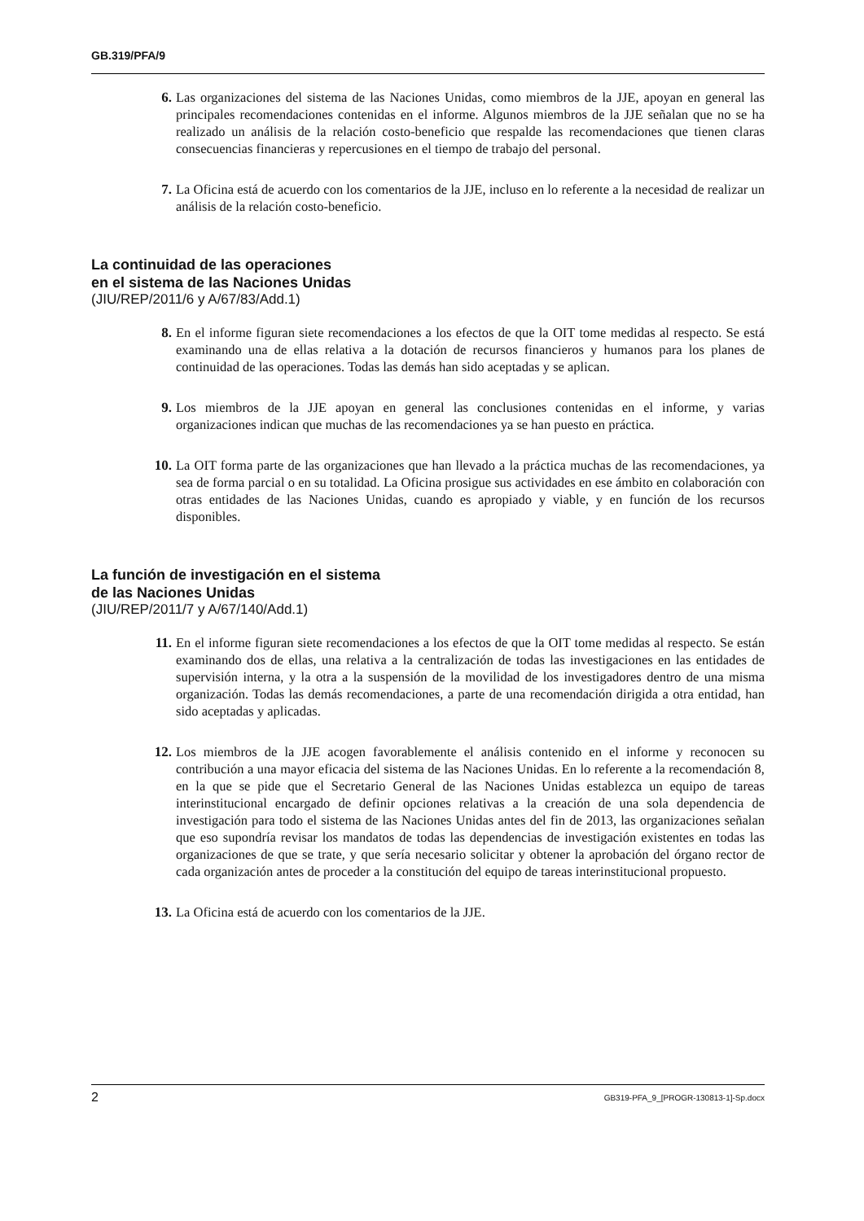GB.319/PFA/9
6. Las organizaciones del sistema de las Naciones Unidas, como miembros de la JJE, apoyan en general las principales recomendaciones contenidas en el informe. Algunos miembros de la JJE señalan que no se ha realizado un análisis de la relación costo-beneficio que respalde las recomendaciones que tienen claras consecuencias financieras y repercusiones en el tiempo de trabajo del personal.
7. La Oficina está de acuerdo con los comentarios de la JJE, incluso en lo referente a la necesidad de realizar un análisis de la relación costo-beneficio.
La continuidad de las operaciones
en el sistema de las Naciones Unidas
(JIU/REP/2011/6 y A/67/83/Add.1)
8. En el informe figuran siete recomendaciones a los efectos de que la OIT tome medidas al respecto. Se está examinando una de ellas relativa a la dotación de recursos financieros y humanos para los planes de continuidad de las operaciones. Todas las demás han sido aceptadas y se aplican.
9. Los miembros de la JJE apoyan en general las conclusiones contenidas en el informe, y varias organizaciones indican que muchas de las recomendaciones ya se han puesto en práctica.
10. La OIT forma parte de las organizaciones que han llevado a la práctica muchas de las recomendaciones, ya sea de forma parcial o en su totalidad. La Oficina prosigue sus actividades en ese ámbito en colaboración con otras entidades de las Naciones Unidas, cuando es apropiado y viable, y en función de los recursos disponibles.
La función de investigación en el sistema
de las Naciones Unidas
(JIU/REP/2011/7 y A/67/140/Add.1)
11. En el informe figuran siete recomendaciones a los efectos de que la OIT tome medidas al respecto. Se están examinando dos de ellas, una relativa a la centralización de todas las investigaciones en las entidades de supervisión interna, y la otra a la suspensión de la movilidad de los investigadores dentro de una misma organización. Todas las demás recomendaciones, a parte de una recomendación dirigida a otra entidad, han sido aceptadas y aplicadas.
12. Los miembros de la JJE acogen favorablemente el análisis contenido en el informe y reconocen su contribución a una mayor eficacia del sistema de las Naciones Unidas. En lo referente a la recomendación 8, en la que se pide que el Secretario General de las Naciones Unidas establezca un equipo de tareas interinstitucional encargado de definir opciones relativas a la creación de una sola dependencia de investigación para todo el sistema de las Naciones Unidas antes del fin de 2013, las organizaciones señalan que eso supondría revisar los mandatos de todas las dependencias de investigación existentes en todas las organizaciones de que se trate, y que sería necesario solicitar y obtener la aprobación del órgano rector de cada organización antes de proceder a la constitución del equipo de tareas interinstitucional propuesto.
13. La Oficina está de acuerdo con los comentarios de la JJE.
2 GB319-PFA_9_[PROGR-130813-1]-Sp.docx